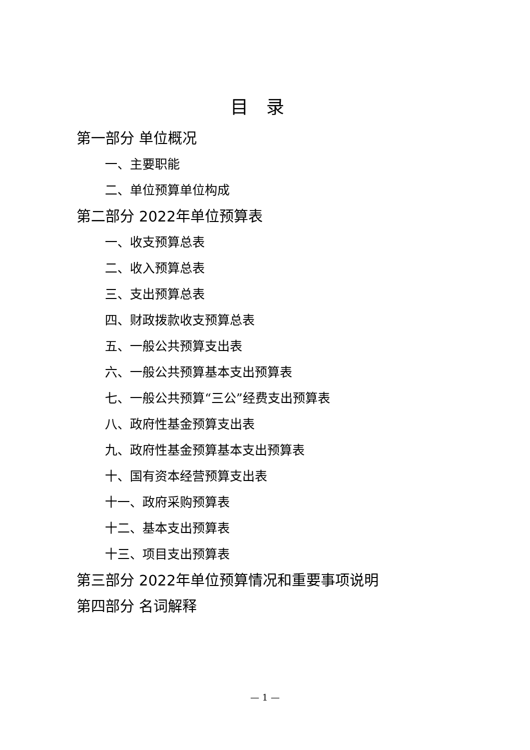目录
第一部分 单位概况
一、主要职能
二、单位预算单位构成
第二部分 2022年单位预算表
一、收支预算总表
二、收入预算总表
三、支出预算总表
四、财政拨款收支预算总表
五、一般公共预算支出表
六、一般公共预算基本支出预算表
七、一般公共预算“三公”经费支出预算表
八、政府性基金预算支出表
九、政府性基金预算基本支出预算表
十、国有资本经营预算支出表
十一、政府采购预算表
十二、基本支出预算表
十三、项目支出预算表
第三部分 2022年单位预算情况和重要事项说明
第四部分 名词解释
— 1 —